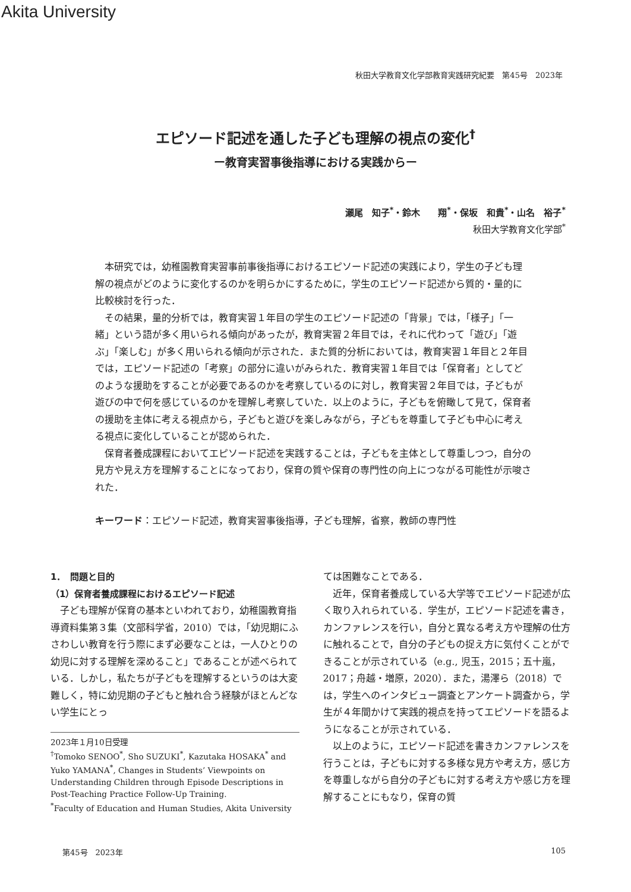Akita University
秋田大学教育文化学部教育実践研究紀要　第45号　2023年
エピソード記述を通した子ども理解の視点の変化<sup>†</sup>
ー教育実習事後指導における実践からー
瀬尾　知子<sup>*</sup>・鈴木　　翔<sup>*</sup>・保坂　和貴<sup>*</sup>・山名　裕子<sup>*</sup>
秋田大学教育文化学部<sup>*</sup>
本研究では，幼稚園教育実習事前事後指導におけるエピソード記述の実践により，学生の子ども理解の視点がどのように変化するのかを明らかにするために，学生のエピソード記述から質的・量的に比較検討を行った．
その結果，量的分析では，教育実習１年目の学生のエピソード記述の「背景」では，「様子」「一緒」という語が多く用いられる傾向があったが，教育実習２年目では，それに代わって「遊び」「遊ぶ」「楽しむ」が多く用いられる傾向が示された．また質的分析においては，教育実習１年目と２年目では，エピソード記述の「考察」の部分に違いがみられた．教育実習１年目では「保育者」としてどのような援助をすることが必要であるのかを考察しているのに対し，教育実習２年目では，子どもが遊びの中で何を感じているのかを理解し考察していた．以上のように，子どもを俯瞰して見て，保育者の援助を主体に考える視点から，子どもと遊びを楽しみながら，子どもを尊重して子ども中心に考える視点に変化していることが認められた．
保育者養成課程においてエピソード記述を実践することは，子どもを主体として尊重しつつ，自分の見方や見え方を理解することになっており，保育の質や保育の専門性の向上につながる可能性が示唆された．
キーワード：エピソード記述，教育実習事後指導，子ども理解，省察，教師の専門性
1．　問題と目的
（1）保育者養成課程におけるエピソード記述
子ども理解が保育の基本といわれており，幼稚園教育指導資料集第３集（文部科学省，2010）では，「幼児期にふさわしい教育を行う際にまず必要なことは，一人ひとりの幼児に対する理解を深めること」であることが述べられている．しかし，私たちが子どもを理解するというのは大変難しく，特に幼児期の子どもと触れ合う経験がほとんどない学生にとっ
2023年１月10日受理
<sup>†</sup> Tomoko SENOO<sup>*</sup>, Sho SUZUKI<sup>*</sup>, Kazutaka HOSAKA<sup>*</sup> and Yuko YAMANA<sup>*</sup>, Changes in Students’ Viewpoints on Understanding Children through Episode Descriptions in Post-Teaching Practice Follow-Up Training.
<sup>*</sup> Faculty of Education and Human Studies, Akita University
ては困難なことである．
近年，保育者養成している大学等でエピソード記述が広く取り入れられている．学生が，エピソード記述を書き，カンファレンスを行い，自分と異なる考え方や理解の仕方に触れることで，自分の子どもの捉え方に気付くことができることが示されている（e.g., 児玉，2015；五十嵐，2017；舟越・増原，2020）．また，湯澤ら（2018）では，学生へのインタビュー調査とアンケート調査から，学生が４年間かけて実践的視点を持ってエピソードを語るようになることが示されている．
以上のように，エピソード記述を書きカンファレンスを行うことは，子どもに対する多様な見方や考え方，感じ方を尊重しながら自分の子どもに対する考え方や感じ方を理解することにもなり，保育の質
第45号　2023年 105